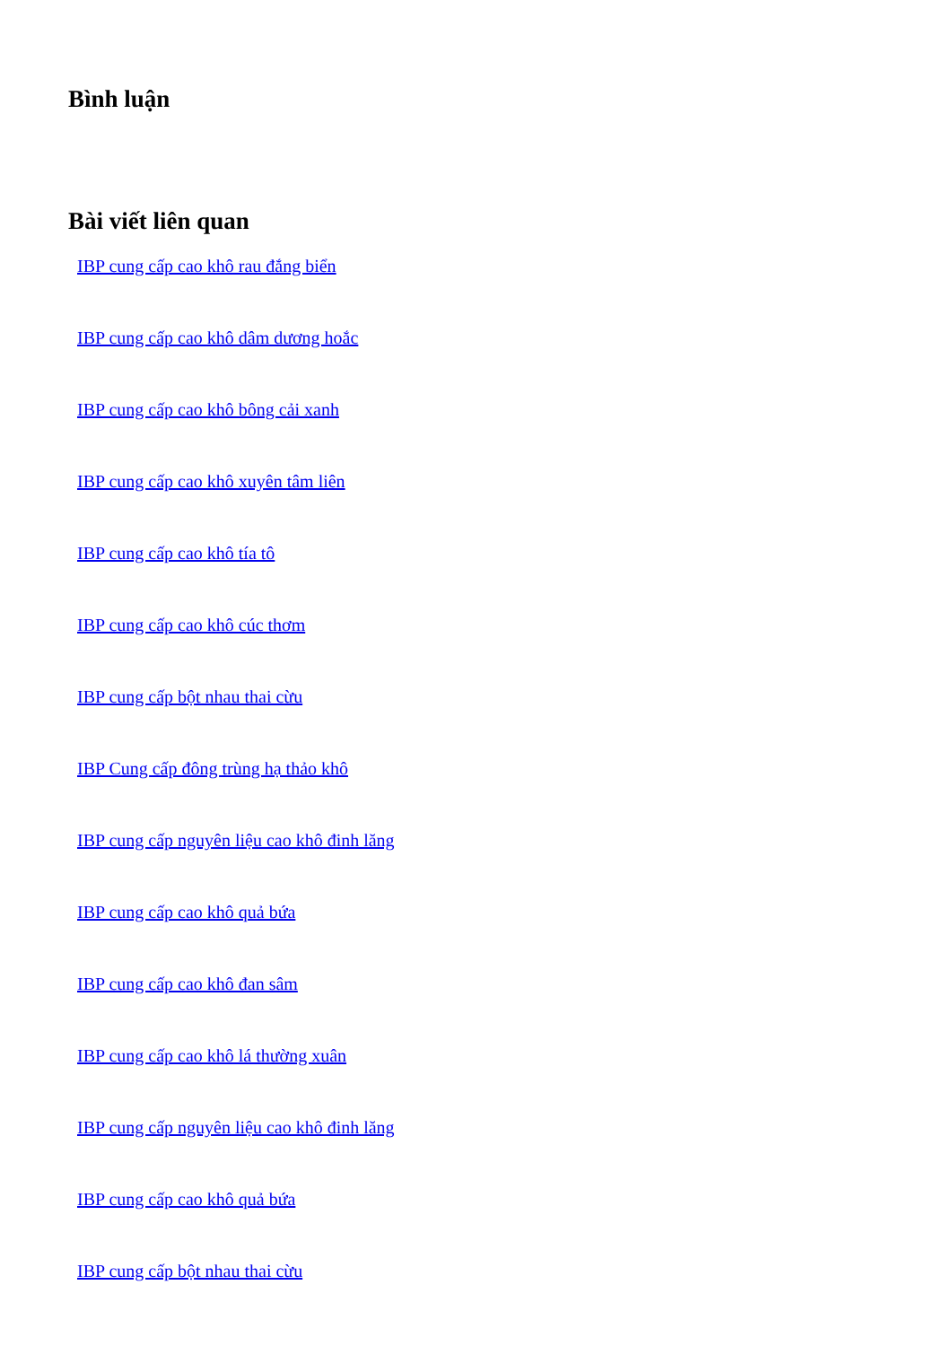Bình luận
Bài viết liên quan
IBP cung cấp cao khô rau đắng biển
IBP cung cấp cao khô dâm dương hoắc
IBP cung cấp cao khô bông cải xanh
IBP cung cấp cao khô xuyên tâm liên
IBP cung cấp cao khô tía tô
IBP cung cấp cao khô cúc thơm
IBP cung cấp bột nhau thai cừu
IBP Cung cấp đông trùng hạ thảo khô
IBP cung cấp nguyên liệu cao khô đinh lăng
IBP cung cấp cao khô quả bứa
IBP cung cấp cao khô đan sâm
IBP cung cấp cao khô lá thường xuân
IBP cung cấp nguyên liệu cao khô đinh lăng
IBP cung cấp cao khô quả bứa
IBP cung cấp bột nhau thai cừu